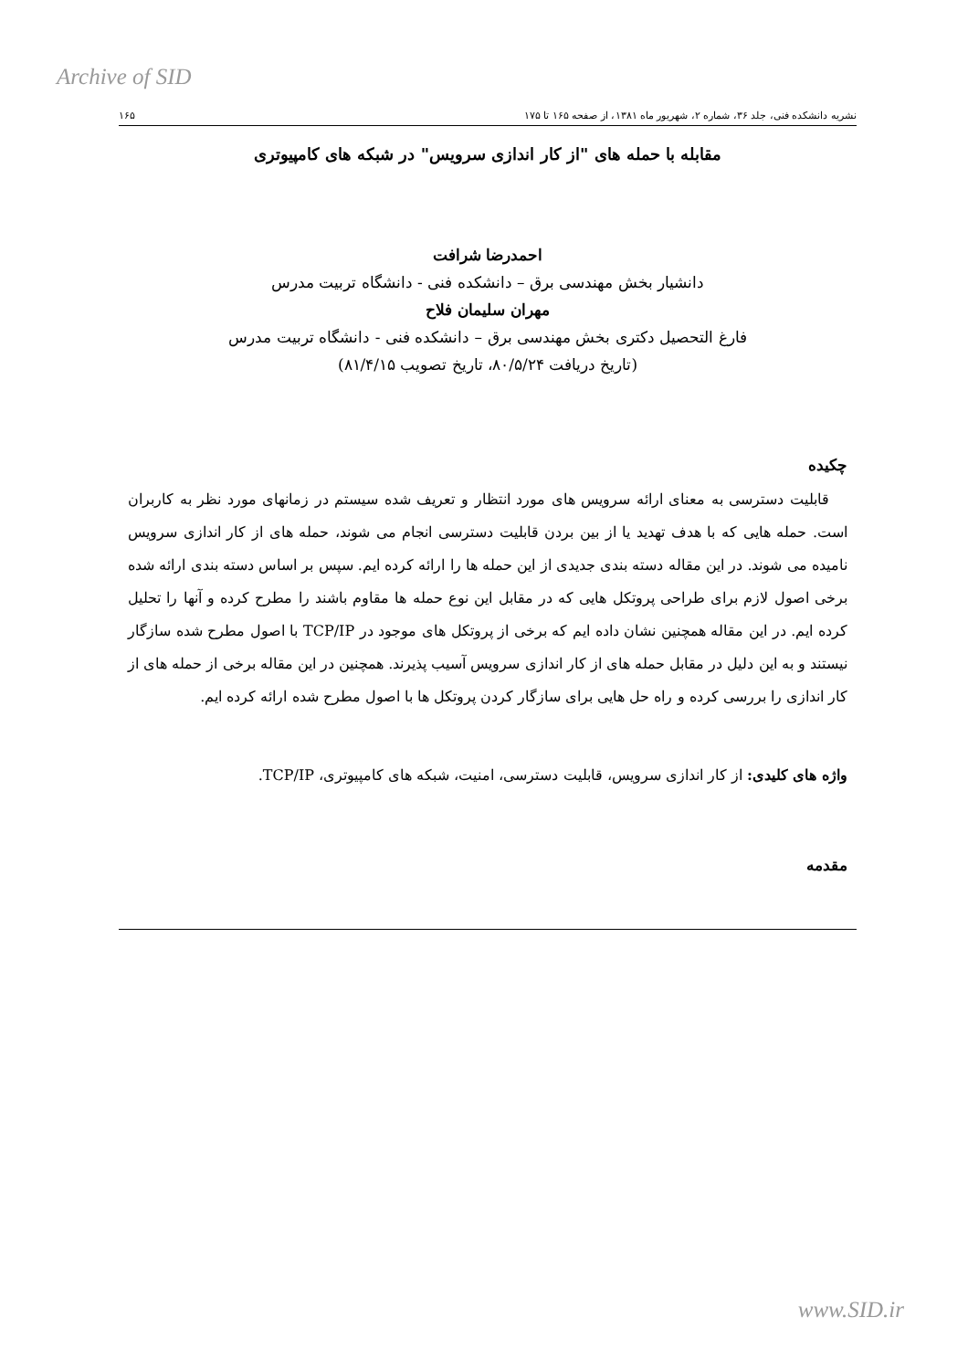Archive of SID
نشریه دانشکده فنی، جلد ۳۶، شماره ۲، شهریور ماه ۱۳۸۱، از صفحه ۱۶۵ تا ۱۷۵ ۱۶۵
مقابله با حمله های "از کار اندازی سرویس" در شبکه های کامپیوتری
احمدرضا شرافت
دانشیار بخش مهندسی برق – دانشکده فنی - دانشگاه تربیت مدرس
مهران سلیمان فلاح
فارغ التحصیل دکتری بخش مهندسی برق – دانشکده فنی - دانشگاه تربیت مدرس
(تاریخ دریافت ۸۰/۵/۲۴، تاریخ تصویب ۸۱/۴/۱۵)
چکیده
قابلیت دسترسی به معنای ارائه سرویس های مورد انتظار و تعریف شده سیستم در زمانهای مورد نظر به کاربران است. حمله هایی که با هدف تهدید یا از بین بردن قابلیت دسترسی انجام می شوند، حمله های از کار اندازی سرویس نامیده می شوند. در این مقاله دسته بندی جدیدی از این حمله ها را ارائه کرده ایم. سپس بر اساس دسته بندی ارائه شده برخی اصول لازم برای طراحی پروتکل هایی که در مقابل این نوع حمله ها مقاوم باشند را مطرح کرده و آنها را تحلیل کرده ایم. در این مقاله همچنین نشان داده ایم که برخی از پروتکل های موجود در TCP/IP با اصول مطرح شده سازگار نیستند و به این دلیل در مقابل حمله های از کار اندازی سرویس آسیب پذیرند. همچنین در این مقاله برخی از حمله های از کار اندازی را بررسی کرده و راه حل هایی برای سازگار کردن پروتکل ها با اصول مطرح شده ارائه کرده ایم.
واژه های کلیدی: از کار اندازی سرویس، قابلیت دسترسی، امنیت، شبکه های کامپیوتری، TCP/IP.
مقدمه
www.SID.ir